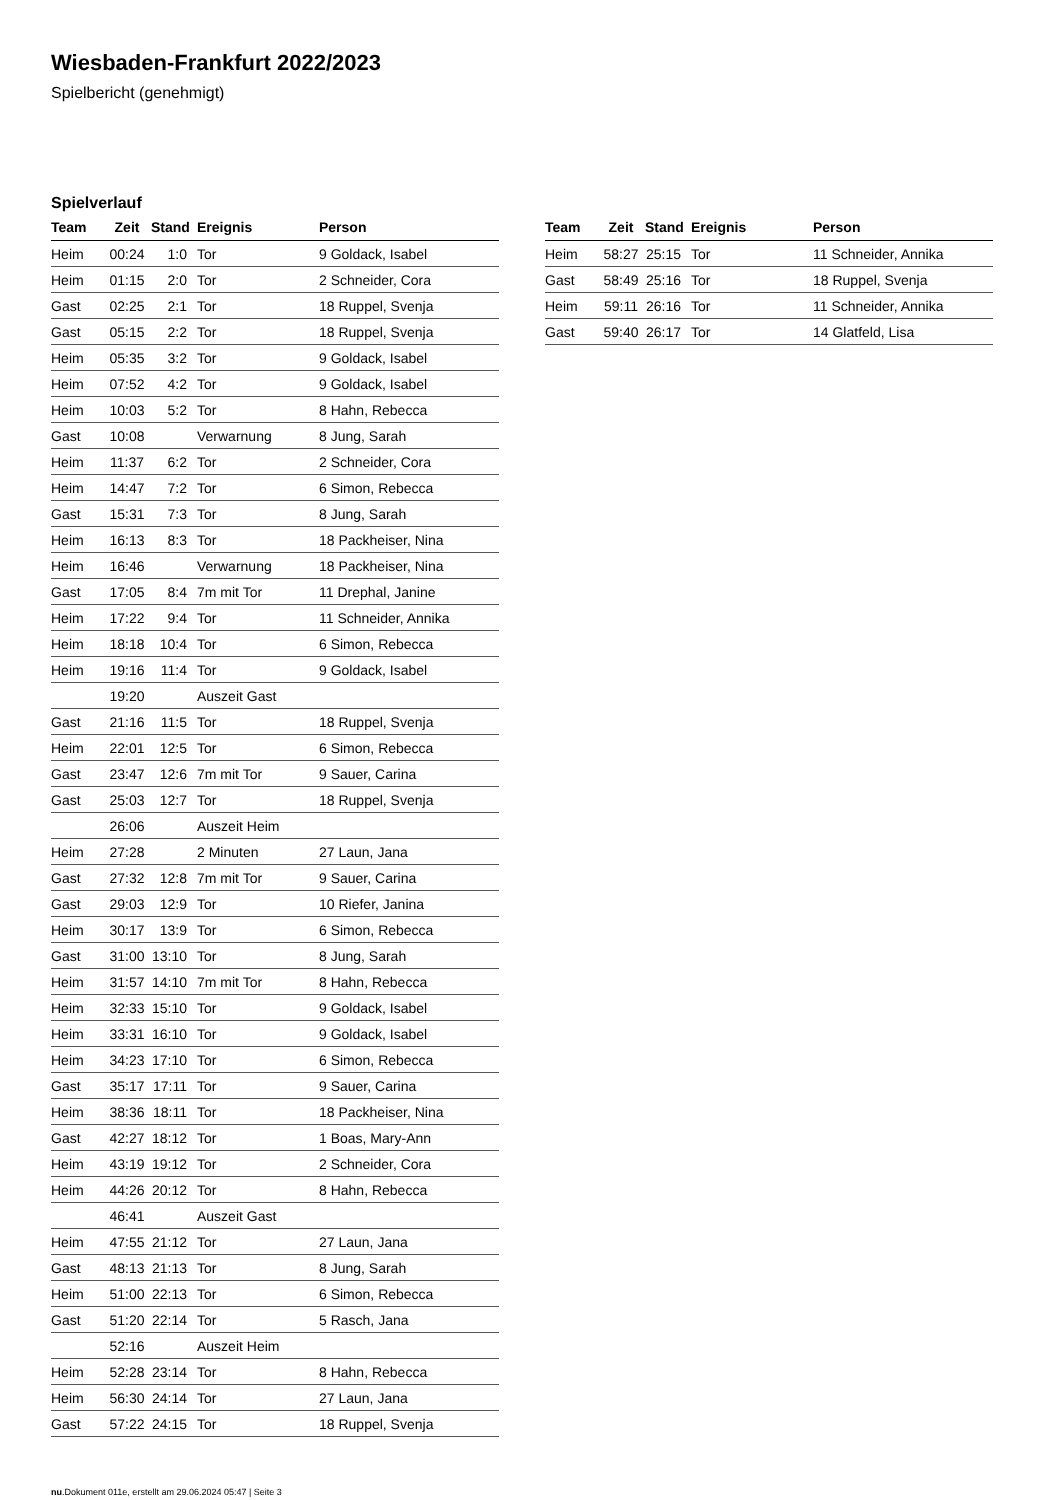Wiesbaden-Frankfurt 2022/2023
Spielbericht (genehmigt)
Spielverlauf
| Team | Zeit | Stand | Ereignis | Person |
| --- | --- | --- | --- | --- |
| Heim | 00:24 | 1:0 | Tor | 9 Goldack, Isabel |
| Heim | 01:15 | 2:0 | Tor | 2 Schneider, Cora |
| Gast | 02:25 | 2:1 | Tor | 18 Ruppel, Svenja |
| Gast | 05:15 | 2:2 | Tor | 18 Ruppel, Svenja |
| Heim | 05:35 | 3:2 | Tor | 9 Goldack, Isabel |
| Heim | 07:52 | 4:2 | Tor | 9 Goldack, Isabel |
| Heim | 10:03 | 5:2 | Tor | 8 Hahn, Rebecca |
| Gast | 10:08 | | Verwarnung | 8 Jung, Sarah |
| Heim | 11:37 | 6:2 | Tor | 2 Schneider, Cora |
| Heim | 14:47 | 7:2 | Tor | 6 Simon, Rebecca |
| Gast | 15:31 | 7:3 | Tor | 8 Jung, Sarah |
| Heim | 16:13 | 8:3 | Tor | 18 Packheiser, Nina |
| Heim | 16:46 | | Verwarnung | 18 Packheiser, Nina |
| Gast | 17:05 | 8:4 | 7m mit Tor | 11 Drephal, Janine |
| Heim | 17:22 | 9:4 | Tor | 11 Schneider, Annika |
| Heim | 18:18 | 10:4 | Tor | 6 Simon, Rebecca |
| Heim | 19:16 | 11:4 | Tor | 9 Goldack, Isabel |
| | 19:20 | | Auszeit Gast | |
| Gast | 21:16 | 11:5 | Tor | 18 Ruppel, Svenja |
| Heim | 22:01 | 12:5 | Tor | 6 Simon, Rebecca |
| Gast | 23:47 | 12:6 | 7m mit Tor | 9 Sauer, Carina |
| Gast | 25:03 | 12:7 | Tor | 18 Ruppel, Svenja |
| | 26:06 | | Auszeit Heim | |
| Heim | 27:28 | | 2 Minuten | 27 Laun, Jana |
| Gast | 27:32 | 12:8 | 7m mit Tor | 9 Sauer, Carina |
| Gast | 29:03 | 12:9 | Tor | 10 Riefer, Janina |
| Heim | 30:17 | 13:9 | Tor | 6 Simon, Rebecca |
| Gast | 31:00 | 13:10 | Tor | 8 Jung, Sarah |
| Heim | 31:57 | 14:10 | 7m mit Tor | 8 Hahn, Rebecca |
| Heim | 32:33 | 15:10 | Tor | 9 Goldack, Isabel |
| Heim | 33:31 | 16:10 | Tor | 9 Goldack, Isabel |
| Heim | 34:23 | 17:10 | Tor | 6 Simon, Rebecca |
| Gast | 35:17 | 17:11 | Tor | 9 Sauer, Carina |
| Heim | 38:36 | 18:11 | Tor | 18 Packheiser, Nina |
| Gast | 42:27 | 18:12 | Tor | 1 Boas, Mary-Ann |
| Heim | 43:19 | 19:12 | Tor | 2 Schneider, Cora |
| Heim | 44:26 | 20:12 | Tor | 8 Hahn, Rebecca |
| | 46:41 | | Auszeit Gast | |
| Heim | 47:55 | 21:12 | Tor | 27 Laun, Jana |
| Gast | 48:13 | 21:13 | Tor | 8 Jung, Sarah |
| Heim | 51:00 | 22:13 | Tor | 6 Simon, Rebecca |
| Gast | 51:20 | 22:14 | Tor | 5 Rasch, Jana |
| | 52:16 | | Auszeit Heim | |
| Heim | 52:28 | 23:14 | Tor | 8 Hahn, Rebecca |
| Heim | 56:30 | 24:14 | Tor | 27 Laun, Jana |
| Gast | 57:22 | 24:15 | Tor | 18 Ruppel, Svenja |
| Team | Zeit | Stand | Ereignis | Person |
| --- | --- | --- | --- | --- |
| Heim | 58:27 | 25:15 | Tor | 11 Schneider, Annika |
| Gast | 58:49 | 25:16 | Tor | 18 Ruppel, Svenja |
| Heim | 59:11 | 26:16 | Tor | 11 Schneider, Annika |
| Gast | 59:40 | 26:17 | Tor | 14 Glatfeld, Lisa |
nu.Dokument 011e, erstellt am 29.06.2024 05:47 | Seite 3